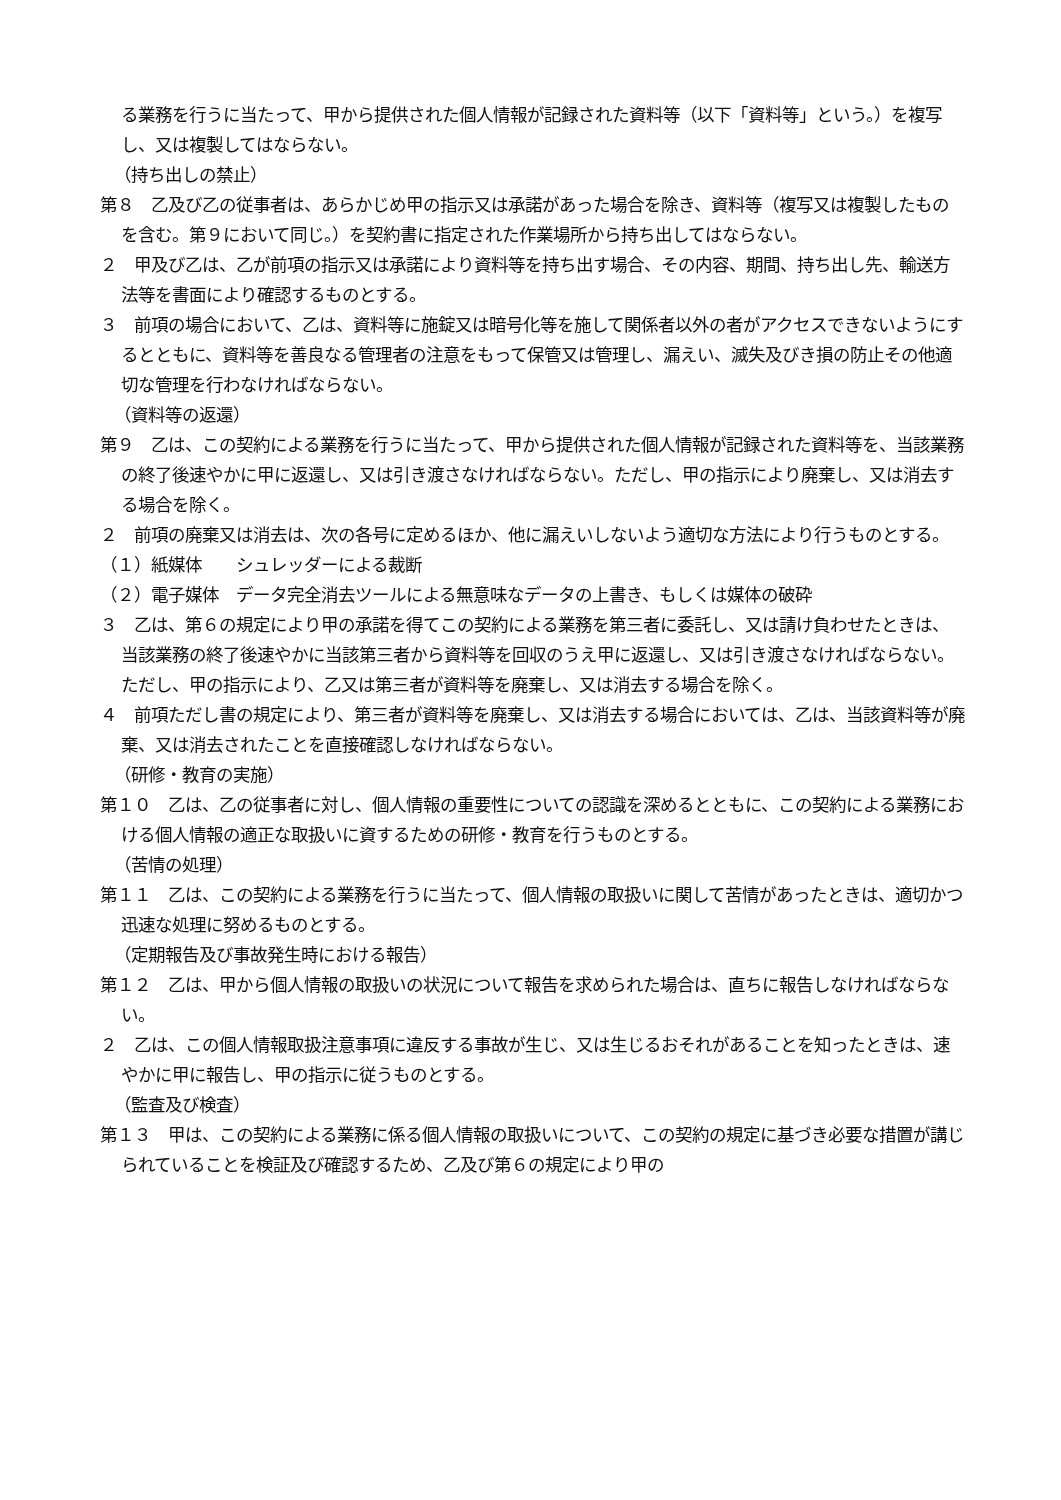る業務を行うに当たって、甲から提供された個人情報が記録された資料等（以下「資料等」という。）を複写し、又は複製してはならない。
（持ち出しの禁止）
第８　乙及び乙の従事者は、あらかじめ甲の指示又は承諾があった場合を除き、資料等（複写又は複製したものを含む。第９において同じ。）を契約書に指定された作業場所から持ち出してはならない。
２　甲及び乙は、乙が前項の指示又は承諾により資料等を持ち出す場合、その内容、期間、持ち出し先、輸送方法等を書面により確認するものとする。
３　前項の場合において、乙は、資料等に施錠又は暗号化等を施して関係者以外の者がアクセスできないようにするとともに、資料等を善良なる管理者の注意をもって保管又は管理し、漏えい、滅失及びき損の防止その他適切な管理を行わなければならない。
（資料等の返還）
第９　乙は、この契約による業務を行うに当たって、甲から提供された個人情報が記録された資料等を、当該業務の終了後速やかに甲に返還し、又は引き渡さなければならない。ただし、甲の指示により廃棄し、又は消去する場合を除く。
２　前項の廃棄又は消去は、次の各号に定めるほか、他に漏えいしないよう適切な方法により行うものとする。
（１）紙媒体　　シュレッダーによる裁断
（２）電子媒体　データ完全消去ツールによる無意味なデータの上書き、もしくは媒体の破砕
３　乙は、第６の規定により甲の承諾を得てこの契約による業務を第三者に委託し、又は請け負わせたときは、当該業務の終了後速やかに当該第三者から資料等を回収のうえ甲に返還し、又は引き渡さなければならない。ただし、甲の指示により、乙又は第三者が資料等を廃棄し、又は消去する場合を除く。
４　前項ただし書の規定により、第三者が資料等を廃棄し、又は消去する場合においては、乙は、当該資料等が廃棄、又は消去されたことを直接確認しなければならない。
（研修・教育の実施）
第１０　乙は、乙の従事者に対し、個人情報の重要性についての認識を深めるとともに、この契約による業務における個人情報の適正な取扱いに資するための研修・教育を行うものとする。
（苦情の処理）
第１１　乙は、この契約による業務を行うに当たって、個人情報の取扱いに関して苦情があったときは、適切かつ迅速な処理に努めるものとする。
（定期報告及び事故発生時における報告）
第１２　乙は、甲から個人情報の取扱いの状況について報告を求められた場合は、直ちに報告しなければならない。
２　乙は、この個人情報取扱注意事項に違反する事故が生じ、又は生じるおそれがあることを知ったときは、速やかに甲に報告し、甲の指示に従うものとする。
（監査及び検査）
第１３　甲は、この契約による業務に係る個人情報の取扱いについて、この契約の規定に基づき必要な措置が講じられていることを検証及び確認するため、乙及び第６の規定により甲の